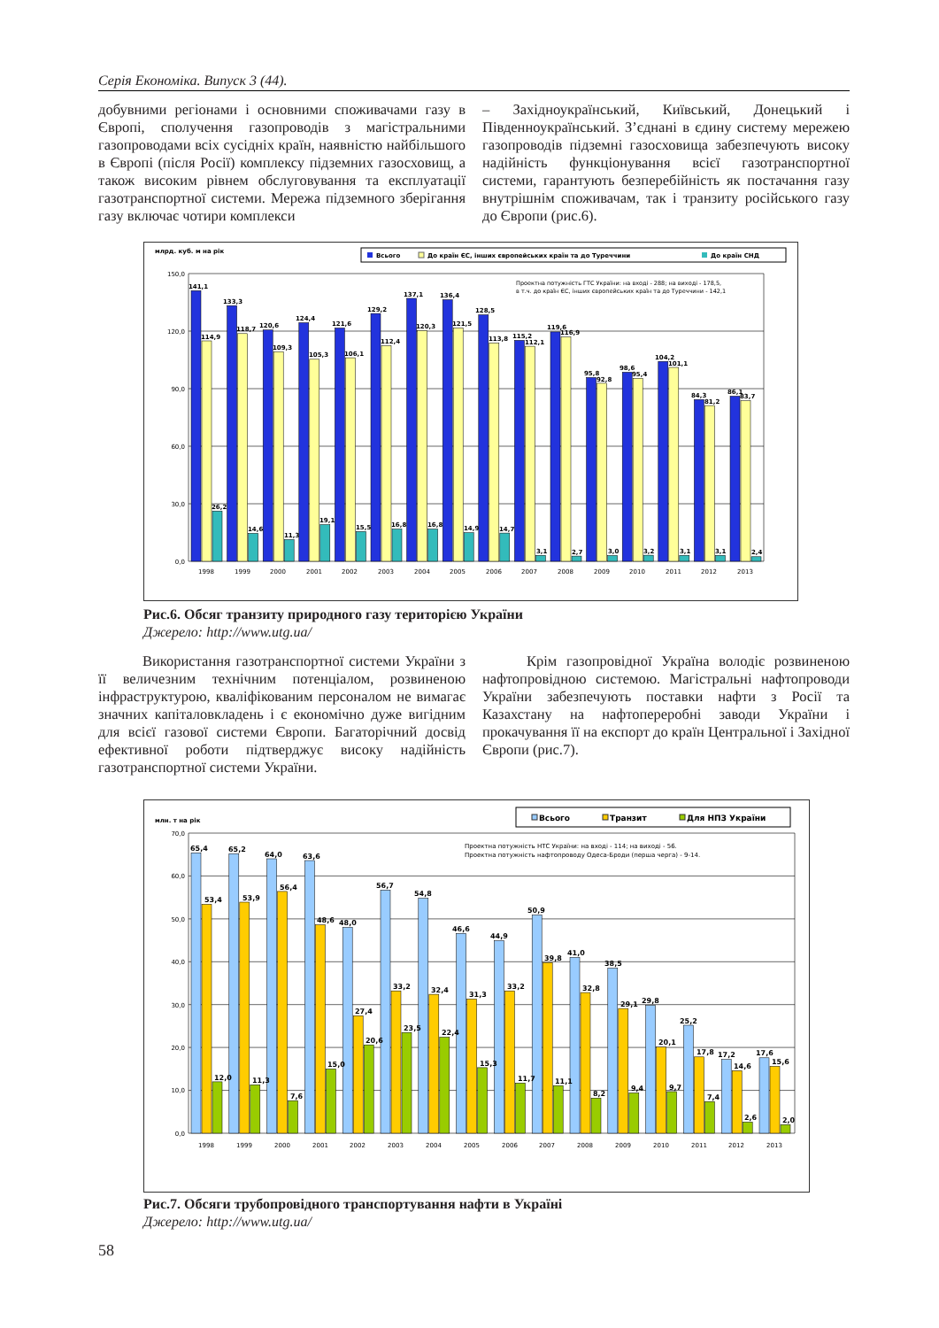Серія Економіка. Випуск 3 (44).
добувними регіонами і основними споживачами газу в Європі, сполучення газопроводів з магістральними газопроводами всіх сусідніх країн, наявністю найбільшого в Європі (після Росії) комплексу підземних газосховищ, а також високим рівнем обслуговування та експлуатації газотранспортної системи. Мережа підземного зберігання газу включає чотири комплекси
– Західноукраїнський, Київський, Донецький і Південноукраїнський. З’єднані в єдину систему мережею газопроводів підземні газосховища забезпечують високу надійність функціонування всієї газотранспортної системи, гарантують безперебійність як постачання газу внутрішнім споживачам, так і транзиту російського газу до Європи (рис.6).
млрд. куб. м на рік
Всього
До країн ЄС, інших європейських країн та до Туреччини
До країн СНД
150,0
120,0
90,0
60,0
30,0
0,0
Проектна потужність ГТС України: на вході - 288; на виході - 178,5,
в т.ч. до країн ЄС, інших європейських країн та до Туреччини - 142,1
141,1
133,3
120,6
124,4
121,6
129,2
137,1
136,4
128,5
115,2
119,6
95,8
98,6
104,2
84,3
86,1
114,9
118,7
109,3
105,3
106,1
112,4
120,3
121,5
113,8
112,1
116,9
92,8
95,4
101,1
81,2
83,7
26,2
14,6
11,3
19,1
15,5
16,8
16,8
14,9
14,7
3,1
2,7
3,0
3,2
3,1
3,1
2,4
1998
1999
2000
2001
2002
2003
2004
2005
2006
2007
2008
2009
2010
2011
2012
2013
Рис.6. Обсяг транзиту природного газу територією України
Джерело: http://www.utg.ua/
Використання газотранспортної системи України з її величезним технічним потенціалом, розвиненою інфраструктурою, кваліфікованим персоналом не вимагає значних капіталовкладень і є економічно дуже вигідним для всієї газової системи Європи. Багаторічний досвід ефективної роботи підтверджує високу надійність газотранспортної системи України.
Крім газопровідної Україна володіє розвиненою нафтопровідною системою. Магістральні нафтопроводи України забезпечують поставки нафти з Росії та Казахстану на нафтопереробні заводи України і прокачування її на експорт до країн Центральної і Західної Європи (рис.7).
млн. т на рік
Всього
Транзит
Для НПЗ України
70,0
60,0
50,0
40,0
30,0
20,0
10,0
0,0
Проектна потужність НТС України: на вході - 114; на виході - 56.
Проектна потужність нафтопроводу Одеса-Броди (перша черга) - 9-14.
65,4
65,2
64,0
63,6
48,0
56,7
54,8
46,6
44,9
50,9
41,0
38,5
29,8
25,2
17,2
17,6
53,4
53,9
56,4
48,6
27,4
33,2
32,4
31,3
33,2
39,8
32,8
29,1
20,1
17,8
14,6
15,6
12,0
11,3
7,6
15,0
20,6
23,5
22,4
15,3
11,7
11,1
8,2
9,4
9,7
7,4
2,6
2,0
1998
1999
2000
2001
2002
2003
2004
2005
2006
2007
2008
2009
2010
2011
2012
2013
Рис.7. Обсяги трубопровідного транспортування нафти в Україні
Джерело: http://www.utg.ua/
58